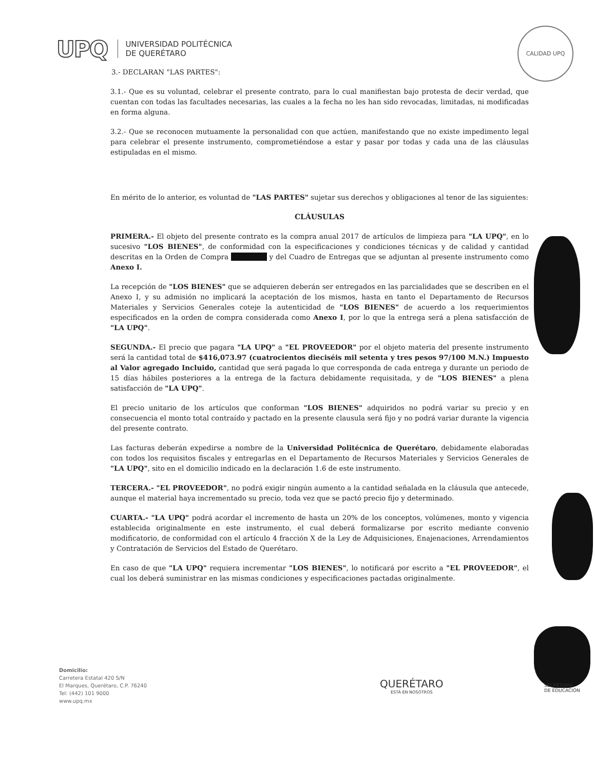UPQ
UNIVERSIDAD POLITÉCNICA
DE QUERÉTARO
CALIDAD UPQ
3.- DECLARAN "LAS PARTES":
3.1.- Que es su voluntad, celebrar el presente contrato, para lo cual manifiestan bajo protesta de decir verdad, que cuentan con todas las facultades necesarias, las cuales a la fecha no les han sido revocadas, limitadas, ni modificadas en forma alguna.
3.2.- Que se reconocen mutuamente la personalidad con que actúen, manifestando que no existe impedimento legal para celebrar el presente instrumento, comprometiéndose a estar y pasar por todas y cada una de las cláusulas estipuladas en el mismo.
En mérito de lo anterior, es voluntad de "LAS PARTES" sujetar sus derechos y obligaciones al tenor de las siguientes:
CLÁUSULAS
PRIMERA.- El objeto del presente contrato es la compra anual 2017 de artículos de limpieza para "LA UPQ", en lo sucesivo "LOS BIENES", de conformidad con la especificaciones y condiciones técnicas y de calidad y cantidad descritas en la Orden de Compra y del Cuadro de Entregas que se adjuntan al presente instrumento como Anexo I.
La recepción de "LOS BIENES" que se adquieren deberán ser entregados en las parcialidades que se describen en el Anexo I, y su admisión no implicará la aceptación de los mismos, hasta en tanto el Departamento de Recursos Materiales y Servicios Generales coteje la autenticidad de "LOS BIENES" de acuerdo a los requerimientos especificados en la orden de compra considerada como Anexo I, por lo que la entrega será a plena satisfacción de "LA UPQ".
SEGUNDA.- El precio que pagara "LA UPQ" a "EL PROVEEDOR" por el objeto materia del presente instrumento será la cantidad total de $416,073.97 (cuatrocientos dieciséis mil setenta y tres pesos 97/100 M.N.) Impuesto al Valor agregado Incluido, cantidad que será pagada lo que corresponda de cada entrega y durante un periodo de 15 días hábiles posteriores a la entrega de la factura debidamente requisitada, y de "LOS BIENES" a plena satisfacción de "LA UPQ".
El precio unitario de los artículos que conforman "LOS BIENES" adquiridos no podrá variar su precio y en consecuencia el monto total contraído y pactado en la presente clausula será fijo y no podrá variar durante la vigencia del presente contrato.
Las facturas deberán expedirse a nombre de la Universidad Politécnica de Querétaro, debidamente elaboradas con todos los requisitos fiscales y entregarlas en el Departamento de Recursos Materiales y Servicios Generales de "LA UPQ", sito en el domicilio indicado en la declaración 1.6 de este instrumento.
TERCERA.- "EL PROVEEDOR", no podrá exigir ningún aumento a la cantidad señalada en la cláusula que antecede, aunque el material haya incrementado su precio, toda vez que se pactó precio fijo y determinado.
CUARTA.- "LA UPQ" podrá acordar el incremento de hasta un 20% de los conceptos, volúmenes, monto y vigencia establecida originalmente en este instrumento, el cual deberá formalizarse por escrito mediante convenio modificatorio, de conformidad con el artículo 4 fracción X de la Ley de Adquisiciones, Enajenaciones, Arrendamientos y Contratación de Servicios del Estado de Querétaro.
En caso de que "LA UPQ" requiera incrementar "LOS BIENES", lo notificará por escrito a "EL PROVEEDOR", el cual los deberá suministrar en las mismas condiciones y especificaciones pactadas originalmente.
Domicilio:
Carretera Estatal 420 S/N
El Marques, Querétaro, C.P. 76240
Tel: (442) 101 9000
www.upq.mx
QUERÉTARO
ESTÁ EN NOSOTROS
SECRETARÍA
DE EDUCACIÓN